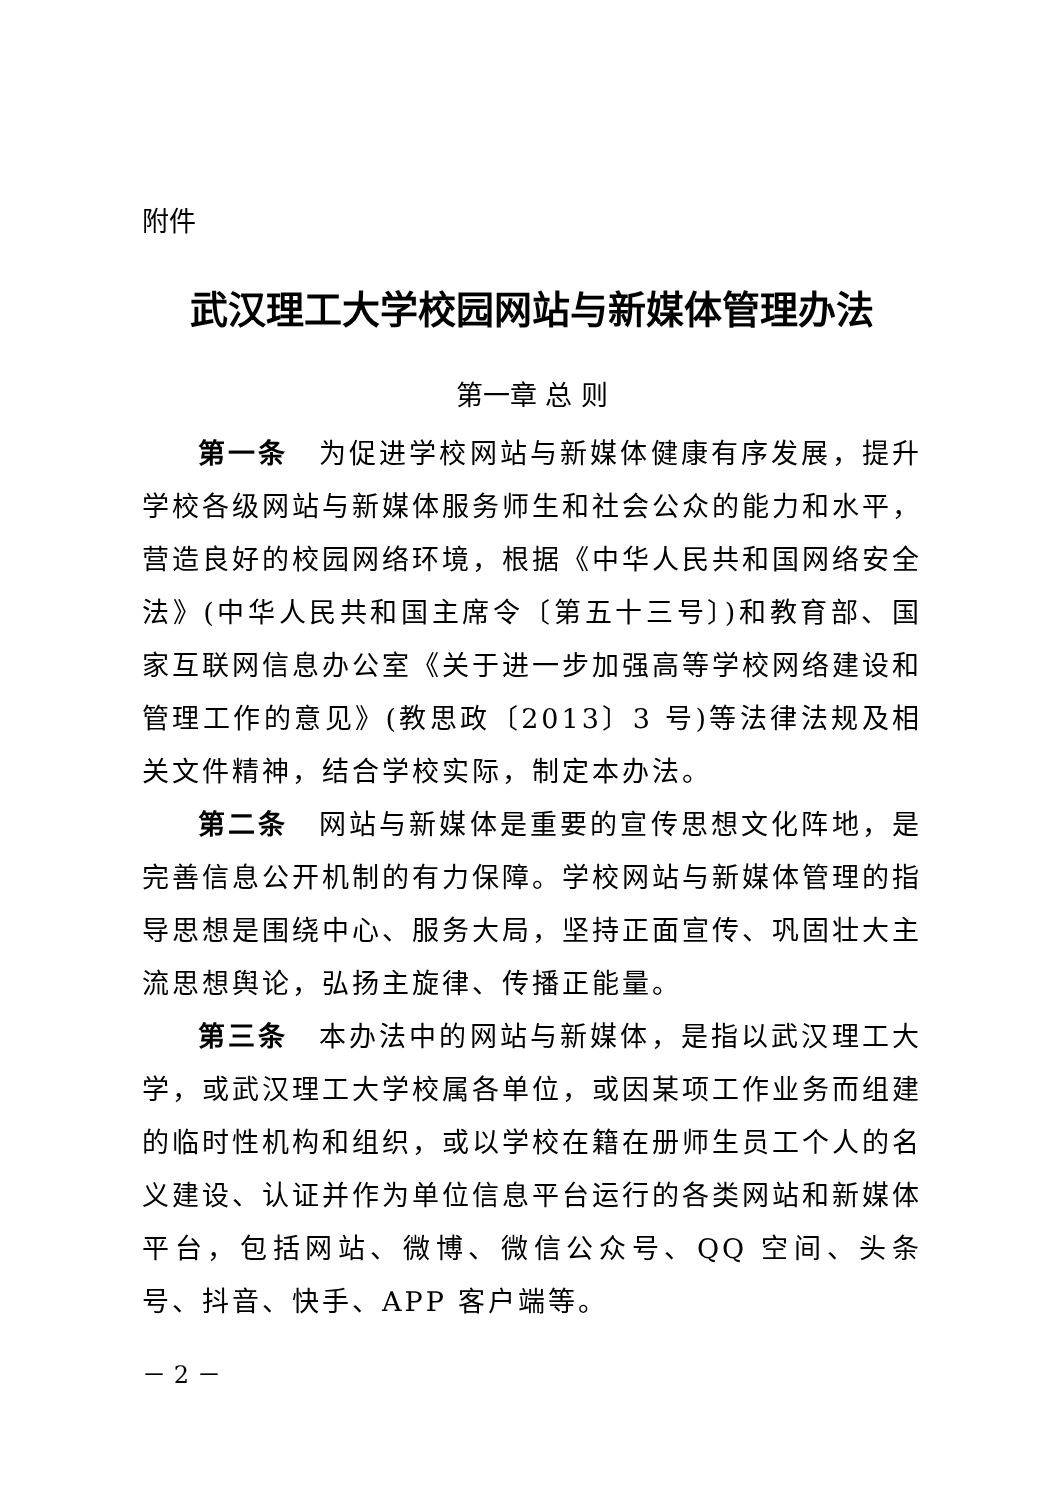附件
武汉理工大学校园网站与新媒体管理办法
第一章 总 则
第一条　为促进学校网站与新媒体健康有序发展，提升学校各级网站与新媒体服务师生和社会公众的能力和水平，营造良好的校园网络环境，根据《中华人民共和国网络安全法》(中华人民共和国主席令〔第五十三号〕)和教育部、国家互联网信息办公室《关于进一步加强高等学校网络建设和管理工作的意见》(教思政〔2013〕3 号)等法律法规及相关文件精神，结合学校实际，制定本办法。
第二条　网站与新媒体是重要的宣传思想文化阵地，是完善信息公开机制的有力保障。学校网站与新媒体管理的指导思想是围绕中心、服务大局，坚持正面宣传、巩固壮大主流思想舆论，弘扬主旋律、传播正能量。
第三条　本办法中的网站与新媒体，是指以武汉理工大学，或武汉理工大学校属各单位，或因某项工作业务而组建的临时性机构和组织，或以学校在籍在册师生员工个人的名义建设、认证并作为单位信息平台运行的各类网站和新媒体平台，包括网站、微博、微信公众号、QQ 空间、头条号、抖音、快手、APP 客户端等。
－ 2 －